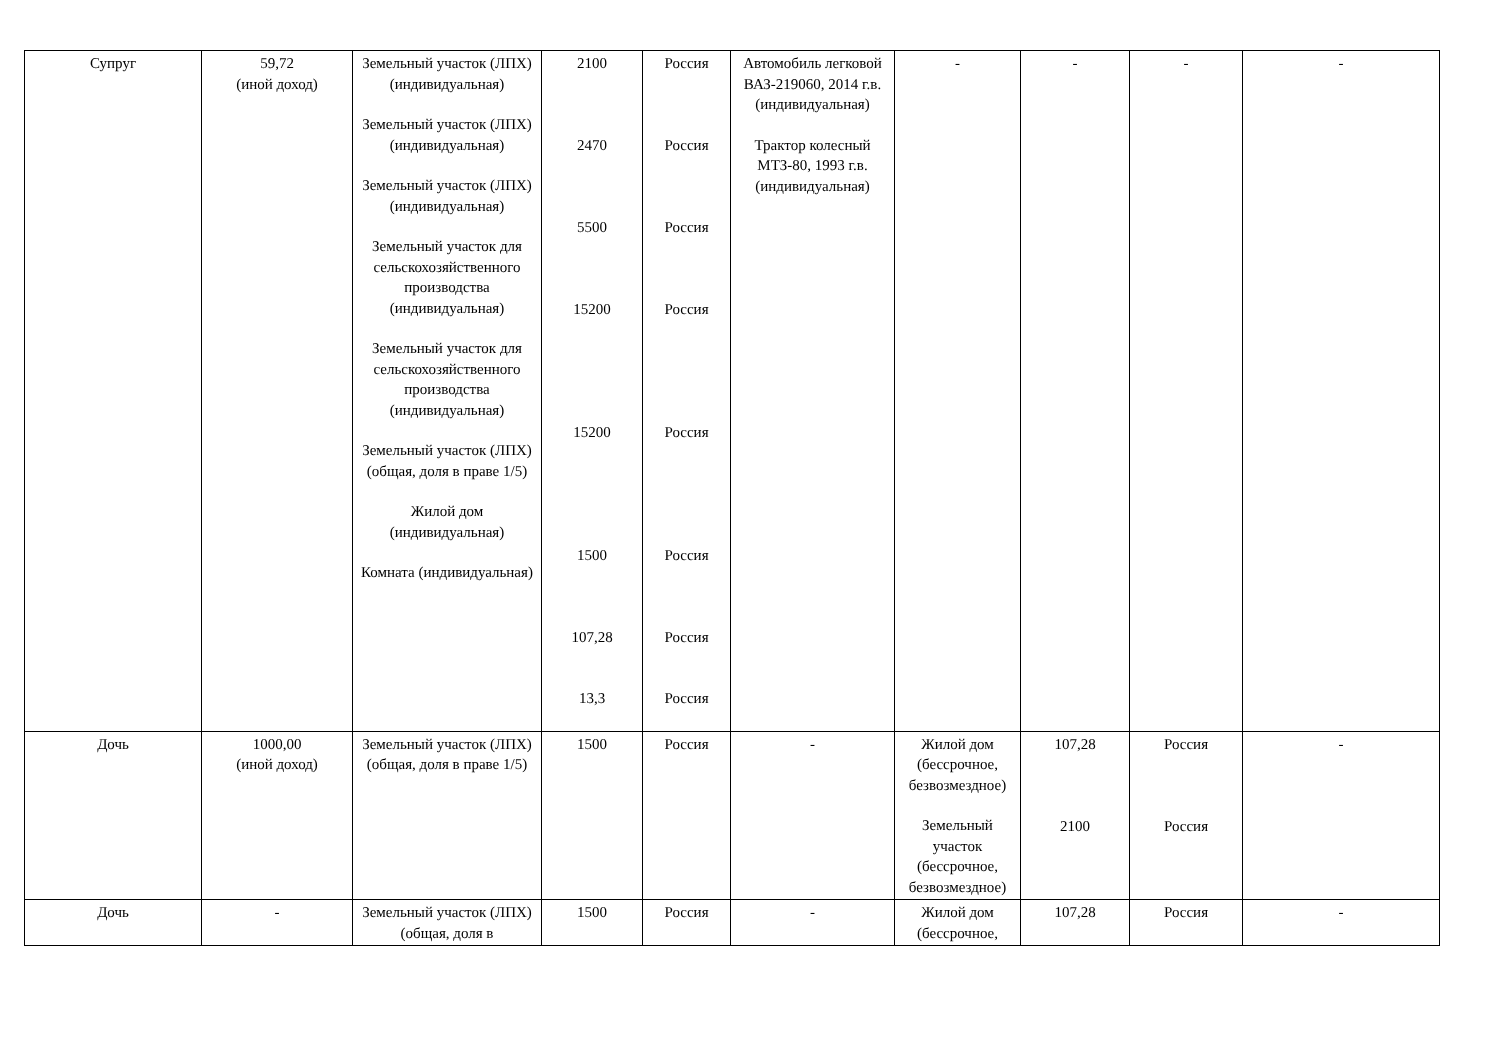| Супруг | 59,72 (иной доход) | Земельный участок (ЛПХ) (индивидуальная) Земельный участок (ЛПХ) (индивидуальная) Земельный участок (ЛПХ) (индивидуальная) Земельный участок для сельскохозяйственного производства (индивидуальная) Земельный участок для сельскохозяйственного производства (индивидуальная) Земельный участок (ЛПХ) (общая, доля в праве 1/5) Жилой дом (индивидуальная) Комната (индивидуальная) | 2100 2470 5500 15200 15200 1500 107,28 13,3 | Россия Россия Россия Россия Россия Россия Россия Россия | Автомобиль легковой ВАЗ-219060, 2014 г.в. (индивидуальная) Трактор колесный МТЗ-80, 1993 г.в. (индивидуальная) | - | - | - | - |
| Дочь | 1000,00 (иной доход) | Земельный участок (ЛПХ) (общая, доля в праве 1/5) | 1500 | Россия | - | Жилой дом (бессрочное, безвозмездное) Земельный участок (бессрочное, безвозмездное) | 107,28 2100 | Россия Россия | - |
| Дочь | - | Земельный участок (ЛПХ) (общая, доля в | 1500 | Россия | - | Жилой дом (бессрочное, | 107,28 | Россия | - |